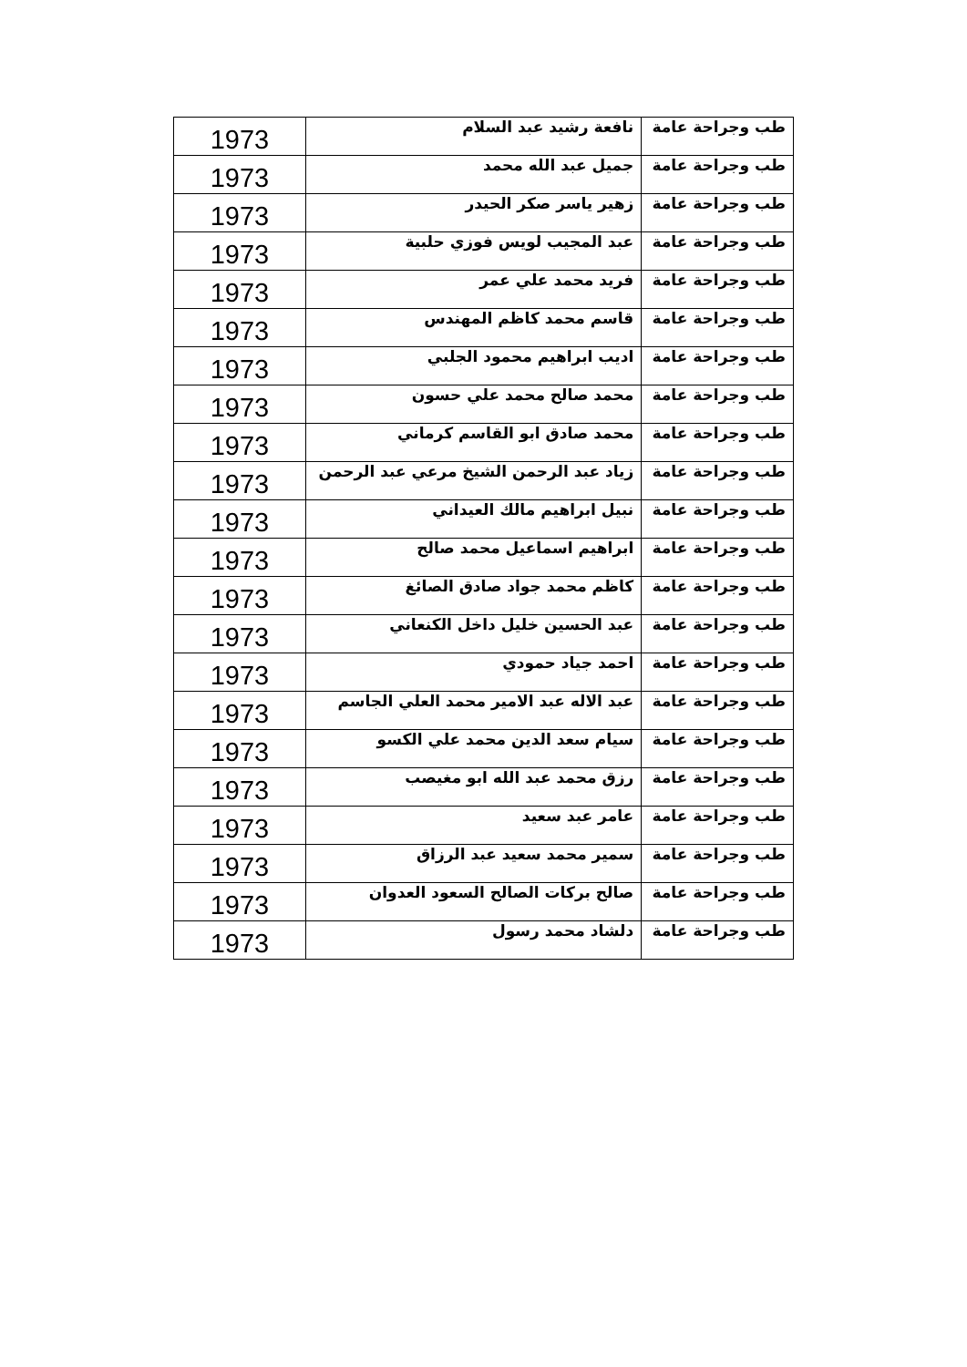| طب وجراحة عامة | نافعة رشيد عبد السلام | 1973 |
| طب وجراحة عامة | جميل عبد الله محمد | 1973 |
| طب وجراحة عامة | زهير ياسر صكر الحيدر | 1973 |
| طب وجراحة عامة | عبد المجيب لويس فوزي حلبية | 1973 |
| طب وجراحة عامة | فريد محمد علي عمر | 1973 |
| طب وجراحة عامة | قاسم محمد كاظم المهندس | 1973 |
| طب وجراحة عامة | اديب ابراهيم محمود الجلبي | 1973 |
| طب وجراحة عامة | محمد صالح محمد علي حسون | 1973 |
| طب وجراحة عامة | محمد صادق ابو القاسم كرماني | 1973 |
| طب وجراحة عامة | زياد عبد الرحمن الشيخ مرعي عبد الرحمن | 1973 |
| طب وجراحة عامة | نبيل ابراهيم مالك العيداني | 1973 |
| طب وجراحة عامة | ابراهيم اسماعيل محمد صالح | 1973 |
| طب وجراحة عامة | كاظم محمد جواد صادق الصائغ | 1973 |
| طب وجراحة عامة | عبد الحسين خليل داخل الكنعاني | 1973 |
| طب وجراحة عامة | احمد جياد حمودي | 1973 |
| طب وجراحة عامة | عبد الاله عبد الامير محمد العلي الجاسم | 1973 |
| طب وجراحة عامة | سيام سعد الدين محمد علي الكسو | 1973 |
| طب وجراحة عامة | رزق محمد عبد الله ابو مغيصب | 1973 |
| طب وجراحة عامة | عامر عبد سعيد | 1973 |
| طب وجراحة عامة | سمير محمد سعيد عبد الرزاق | 1973 |
| طب وجراحة عامة | صالح بركات الصالح السعود العدوان | 1973 |
| طب وجراحة عامة | دلشاد محمد رسول | 1973 |